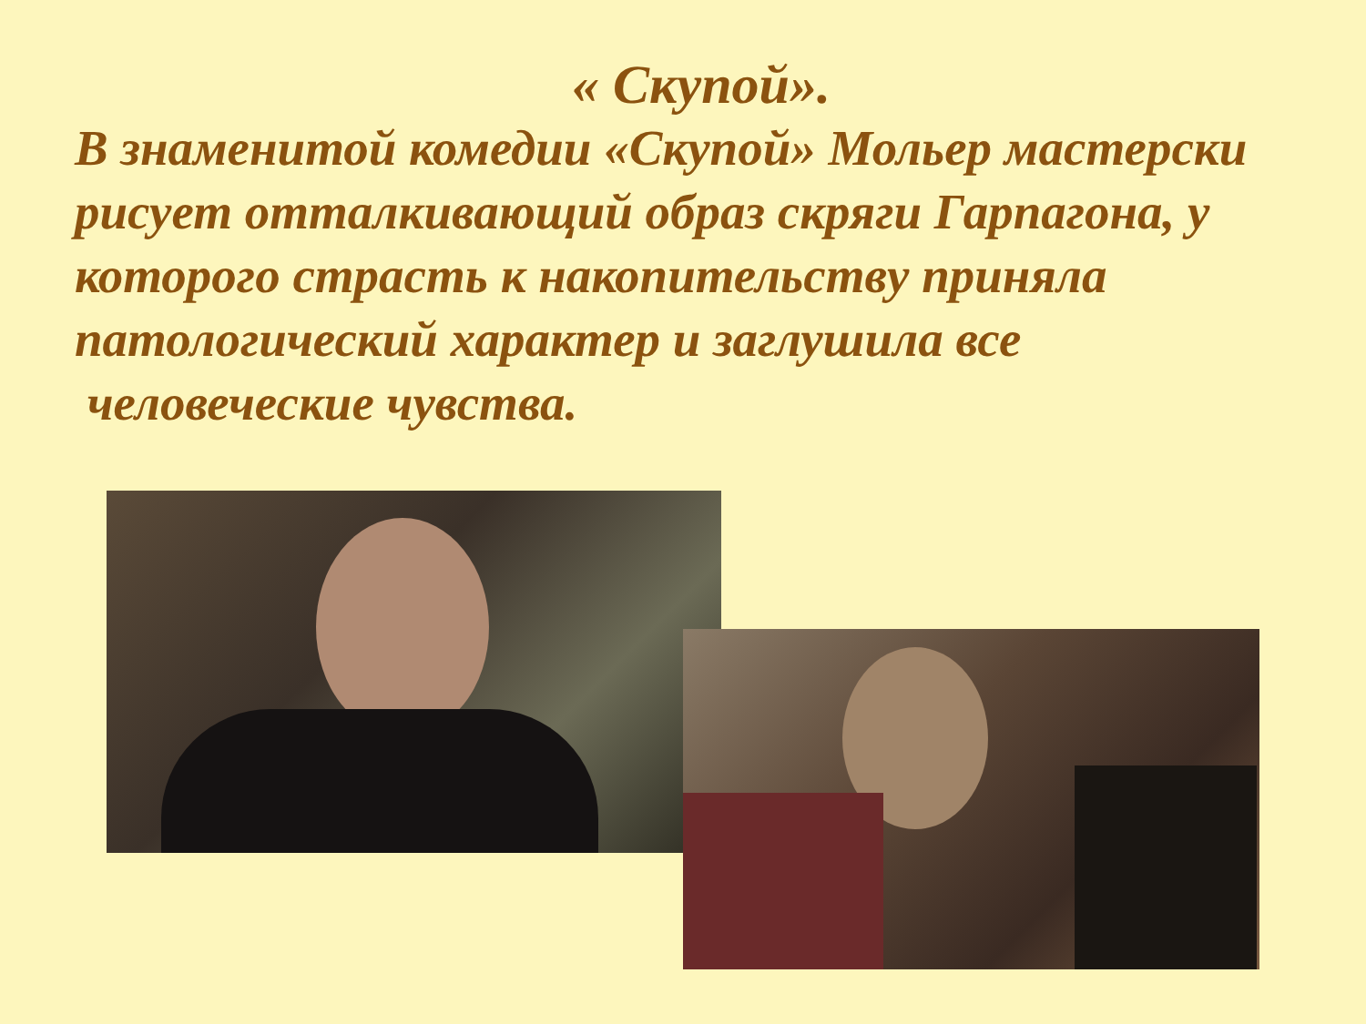« Скупой».
В знаменитой комедии «Скупой» Мольер мастерски рисует отталкивающий образ скряги Гарпагона, у которого страсть к накопительству приняла патологический характер и заглушила все
человеческие чувства.